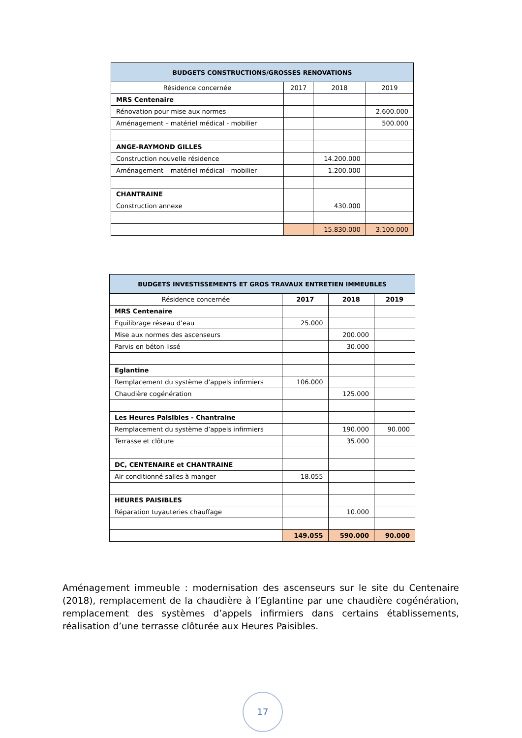| BUDGETS CONSTRUCTIONS/GROSSES RENOVATIONS | | | |
| --- | --- | --- | --- |
| Résidence concernée | 2017 | 2018 | 2019 |
| MRS Centenaire | | | |
| Rénovation pour mise aux normes | | | 2.600.000 |
| Aménagement – matériel médical - mobilier | | | 500.000 |
| ANGE-RAYMOND GILLES | | | |
| Construction nouvelle résidence | | 14.200.000 | |
| Aménagement – matériel médical - mobilier | | 1.200.000 | |
| CHANTRAINE | | | |
| Construction annexe | | 430.000 | |
| | | 15.830.000 | 3.100.000 |
| BUDGETS INVESTISSEMENTS ET GROS TRAVAUX ENTRETIEN IMMEUBLES | | | |
| --- | --- | --- | --- |
| Résidence concernée | 2017 | 2018 | 2019 |
| MRS Centenaire | | | |
| Equilibrage réseau d’eau | 25.000 | | |
| Mise aux normes des ascenseurs | | 200.000 | |
| Parvis en béton lissé | | 30.000 | |
| Eglantine | | | |
| Remplacement du système d’appels infirmiers | 106.000 | | |
| Chaudière cogénération | | 125.000 | |
| Les Heures Paisibles - Chantraine | | | |
| Remplacement du système d’appels infirmiers | | 190.000 | 90.000 |
| Terrasse et clôture | | 35.000 | |
| DC, CENTENAIRE et CHANTRAINE | | | |
| Air conditionné salles à manger | 18.055 | | |
| HEURES PAISIBLES | | | |
| Réparation tuyauteries chauffage | | 10.000 | |
| | 149.055 | 590.000 | 90.000 |
Aménagement immeuble : modernisation des ascenseurs sur le site du Centenaire (2018), remplacement de la chaudière à l’Eglantine par une chaudière cogénération, remplacement des systèmes d’appels infirmiers dans certains établissements, réalisation d’une terrasse clôturée aux Heures Paisibles.
17